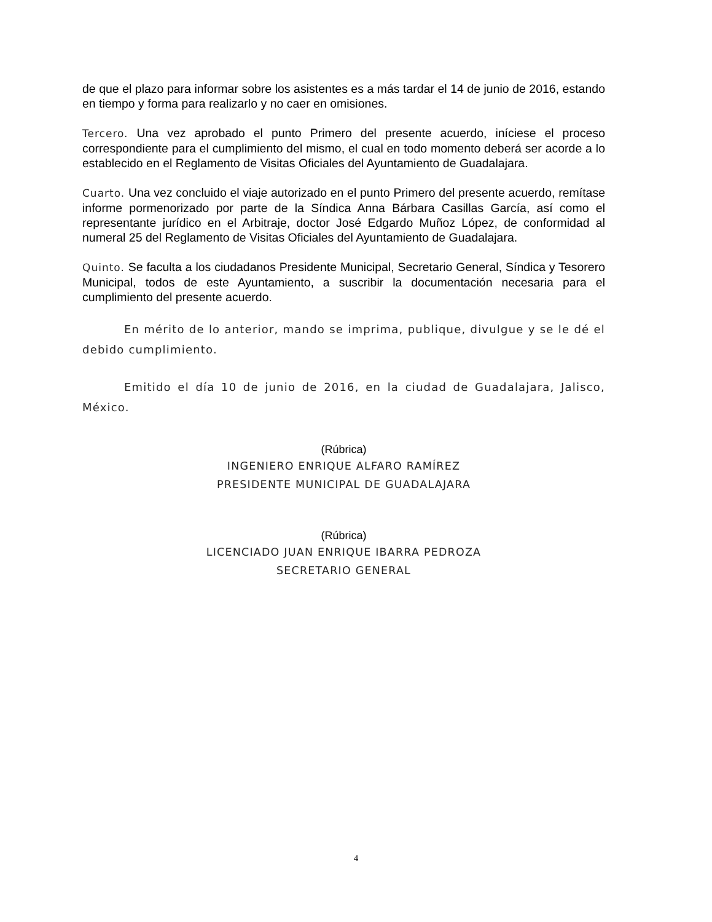de que el plazo para informar sobre los asistentes es a más tardar el 14 de junio de 2016, estando en tiempo y forma para realizarlo y no caer en omisiones.
Tercero. Una vez aprobado el punto Primero del presente acuerdo, iníciese el proceso correspondiente para el cumplimiento del mismo, el cual en todo momento deberá ser acorde a lo establecido en el Reglamento de Visitas Oficiales del Ayuntamiento de Guadalajara.
Cuarto. Una vez concluido el viaje autorizado en el punto Primero del presente acuerdo, remítase informe pormenorizado por parte de la Síndica Anna Bárbara Casillas García, así como el representante jurídico en el Arbitraje, doctor José Edgardo Muñoz López, de conformidad al numeral 25 del Reglamento de Visitas Oficiales del Ayuntamiento de Guadalajara.
Quinto. Se faculta a los ciudadanos Presidente Municipal, Secretario General, Síndica y Tesorero Municipal, todos de este Ayuntamiento, a suscribir la documentación necesaria para el cumplimiento del presente acuerdo.
En mérito de lo anterior, mando se imprima, publique, divulgue y se le dé el debido cumplimiento.
Emitido el día 10 de junio de 2016, en la ciudad de Guadalajara, Jalisco, México.
(Rúbrica)
INGENIERO ENRIQUE ALFARO RAMÍREZ
PRESIDENTE MUNICIPAL DE GUADALAJARA
(Rúbrica)
LICENCIADO JUAN ENRIQUE IBARRA PEDROZA
SECRETARIO GENERAL
4